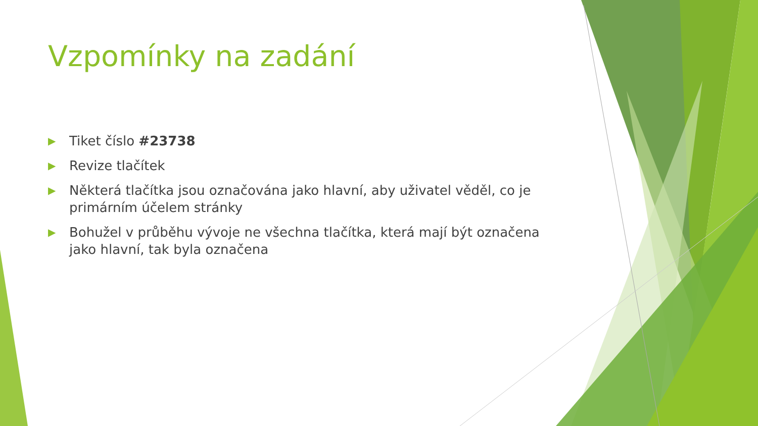Vzpomínky na zadání
▶ Tiket číslo #23738
▶ Revize tlačítek
▶ Některá tlačítka jsou označována jako hlavní, aby uživatel věděl, co je primárním účelem stránky
▶ Bohužel v průběhu vývoje ne všechna tlačítka, která mají být označena jako hlavní, tak byla označena